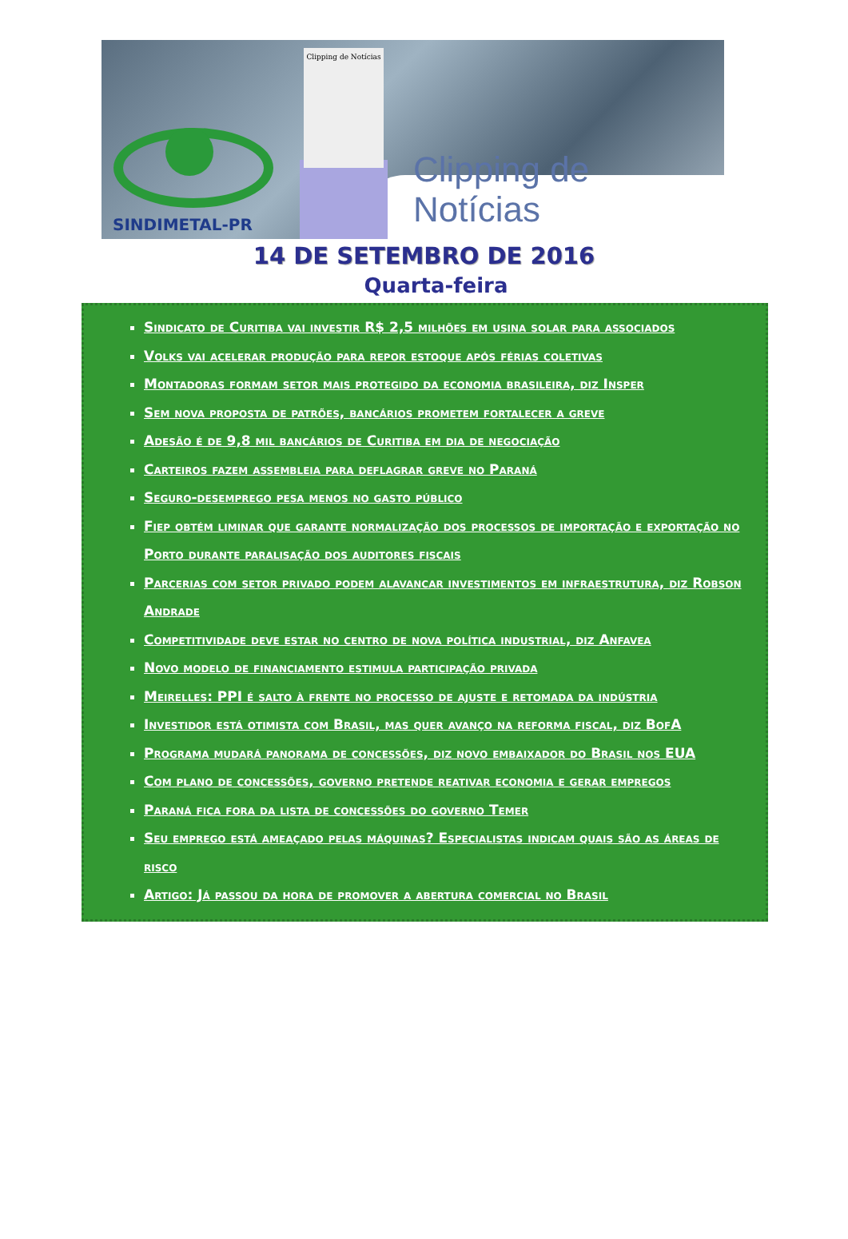Clipping de Notícias
SINDIMETAL-PR Clipping de Notícias
14 DE SETEMBRO DE 2016
Quarta-feira
Sindicato de Curitiba vai investir R$ 2,5 milhões em usina solar para associados
Volks vai acelerar produção para repor estoque após férias coletivas
Montadoras formam setor mais protegido da economia brasileira, diz Insper
Sem nova proposta de patrões, bancários prometem fortalecer a greve
Adesão é de 9,8 mil bancários de Curitiba em dia de negociação
Carteiros fazem assembleia para deflagrar greve no Paraná
Seguro-desemprego pesa menos no gasto público
Fiep obtém liminar que garante normalização dos processos de importação e exportação no Porto durante paralisação dos auditores fiscais
Parcerias com setor privado podem alavancar investimentos em infraestrutura, diz Robson Andrade
Competitividade deve estar no centro de nova política industrial, diz Anfavea
Novo modelo de financiamento estimula participação privada
Meirelles: PPI é salto à frente no processo de ajuste e retomada da indústria
Investidor está otimista com Brasil, mas quer avanço na reforma fiscal, diz BofA
Programa mudará panorama de concessões, diz novo embaixador do Brasil nos EUA
Com plano de concessões, governo pretende reativar economia e gerar empregos
Paraná fica fora da lista de concessões do governo Temer
Seu emprego está ameaçado pelas máquinas? Especialistas indicam quais são as áreas de risco
Artigo: Já passou da hora de promover a abertura comercial no Brasil